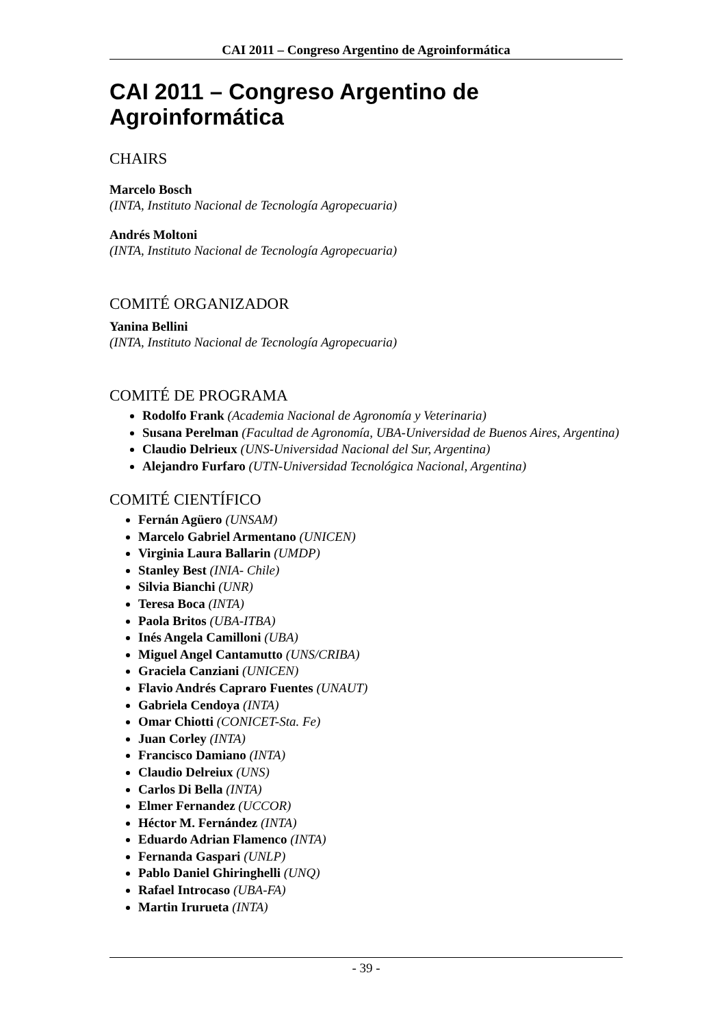CAI 2011 – Congreso Argentino de Agroinformática
CAI 2011 – Congreso Argentino de Agroinformática
CHAIRS
Marcelo Bosch
(INTA, Instituto Nacional de Tecnología Agropecuaria)
Andrés Moltoni
(INTA, Instituto Nacional de Tecnología Agropecuaria)
COMITÉ ORGANIZADOR
Yanina Bellini
(INTA, Instituto Nacional de Tecnología Agropecuaria)
COMITÉ DE PROGRAMA
Rodolfo Frank (Academia Nacional de Agronomía y Veterinaria)
Susana Perelman (Facultad de Agronomía, UBA-Universidad de Buenos Aires, Argentina)
Claudio Delrieux (UNS-Universidad Nacional del Sur, Argentina)
Alejandro Furfaro (UTN-Universidad Tecnológica Nacional, Argentina)
COMITÉ CIENTÍFICO
Fernán Agüero (UNSAM)
Marcelo Gabriel Armentano (UNICEN)
Virginia Laura Ballarin (UMDP)
Stanley Best (INIA- Chile)
Silvia Bianchi (UNR)
Teresa Boca (INTA)
Paola Britos (UBA-ITBA)
Inés Angela Camilloni (UBA)
Miguel Angel Cantamutto (UNS/CRIBA)
Graciela Canziani (UNICEN)
Flavio Andrés Capraro Fuentes (UNAUT)
Gabriela Cendoya (INTA)
Omar Chiotti (CONICET-Sta. Fe)
Juan Corley (INTA)
Francisco Damiano (INTA)
Claudio Delreiux (UNS)
Carlos Di Bella (INTA)
Elmer Fernandez (UCCOR)
Héctor M. Fernández (INTA)
Eduardo Adrian Flamenco (INTA)
Fernanda Gaspari (UNLP)
Pablo Daniel Ghiringhelli (UNQ)
Rafael Introcaso (UBA-FA)
Martin Irurueta (INTA)
- 39 -